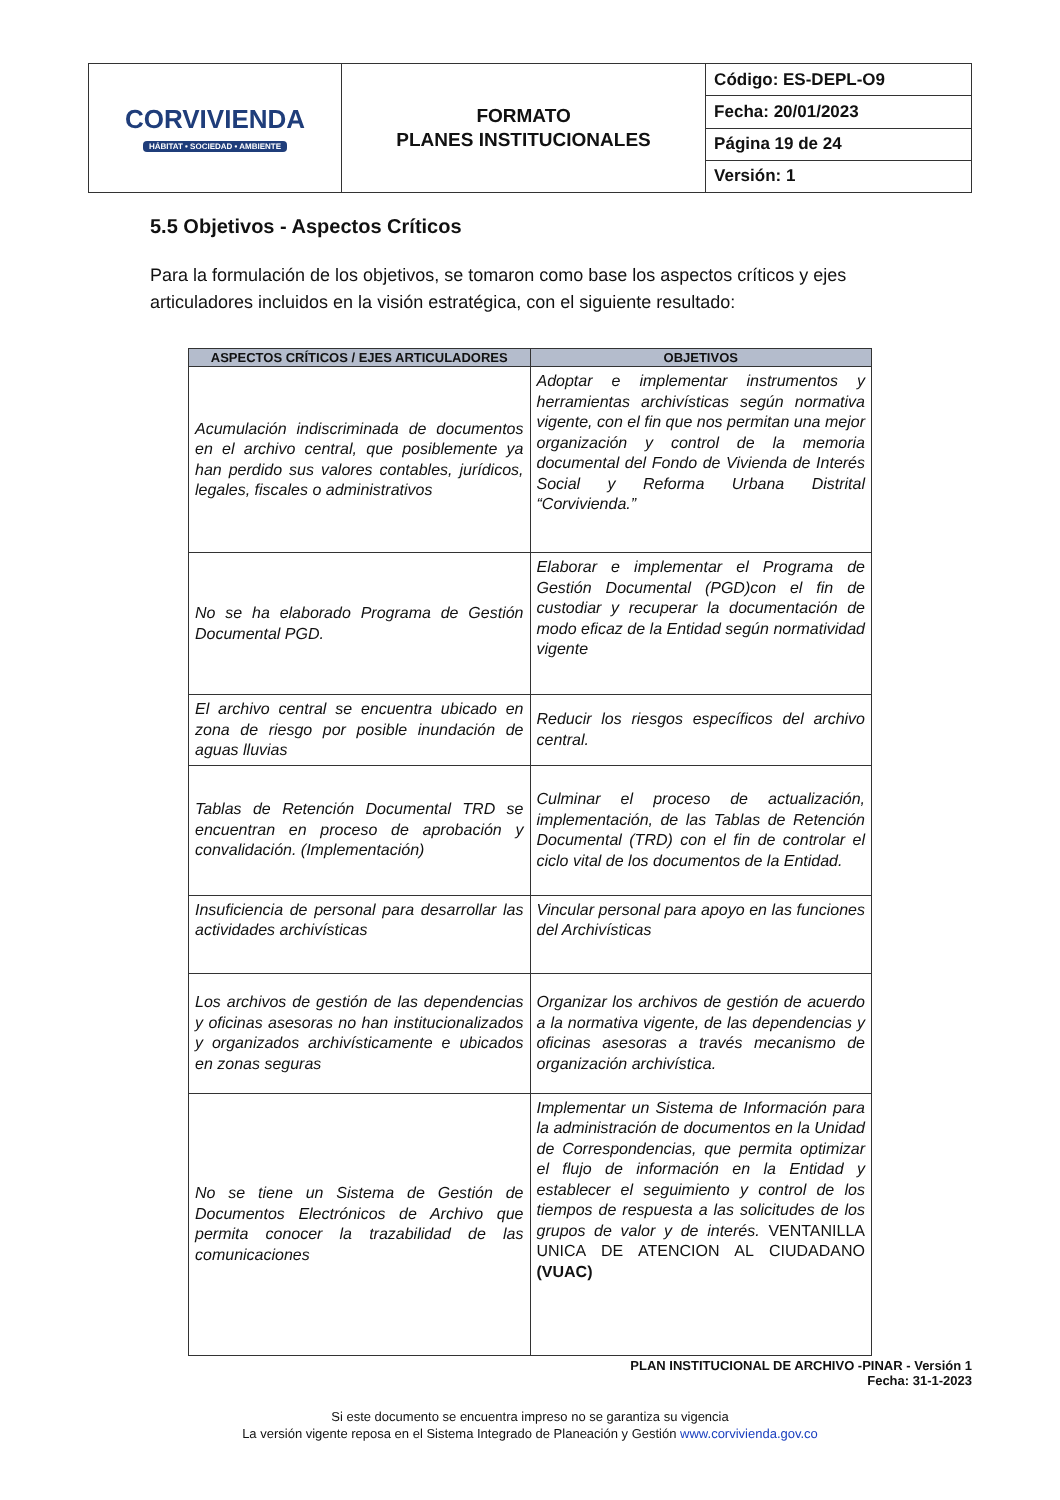| CORVIVIENDA HÁBITAT • SOCIEDAD • AMBIENTE | FORMATO PLANES INSTITUCIONALES | Código: ES-DEPL-O9 |
| | | Fecha: 20/01/2023 |
| | | Página 19 de 24 |
| | | Versión: 1 |
5.5 Objetivos - Aspectos Críticos
Para la formulación de los objetivos, se tomaron como base los aspectos críticos y ejes articuladores incluidos en la visión estratégica, con el siguiente resultado:
| ASPECTOS CRÍTICOS / EJES ARTICULADORES | OBJETIVOS |
| --- | --- |
| Acumulación indiscriminada de documentos en el archivo central, que posiblemente ya han perdido sus valores contables, jurídicos, legales, fiscales o administrativos | Adoptar e implementar instrumentos y herramientas archivísticas según normativa vigente, con el fin que nos permitan una mejor organización y control de la memoria documental del Fondo de Vivienda de Interés Social y Reforma Urbana Distrital “Corvivienda.” |
| No se ha elaborado Programa de Gestión Documental PGD. | Elaborar e implementar el Programa de Gestión Documental (PGD)con el fin de custodiar y recuperar la documentación de modo eficaz de la Entidad según normatividad vigente |
| El archivo central se encuentra ubicado en zona de riesgo por posible inundación de aguas lluvias | Reducir los riesgos específicos del archivo central. |
| Tablas de Retención Documental TRD se encuentran en proceso de aprobación y convalidación. (Implementación) | Culminar el proceso de actualización, implementación, de las Tablas de Retención Documental (TRD) con el fin de controlar el ciclo vital de los documentos de la Entidad. |
| Insuficiencia de personal para desarrollar las actividades archivísticas | Vincular personal para apoyo en las funciones del Archivísticas |
| Los archivos de gestión de las dependencias y oficinas asesoras no han institucionalizados y organizados archivísticamente e ubicados en zonas seguras | Organizar los archivos de gestión de acuerdo a la normativa vigente, de las dependencias y oficinas asesoras a través mecanismo de organización archivística. |
| No se tiene un Sistema de Gestión de Documentos Electrónicos de Archivo que permita conocer la trazabilidad de las comunicaciones | Implementar un Sistema de Información para la administración de documentos en la Unidad de Correspondencias, que permita optimizar el flujo de información en la Entidad y establecer el seguimiento y control de los tiempos de respuesta a las solicitudes de los grupos de valor y de interés. VENTANILLA UNICA DE ATENCION AL CIUDADANO (VUAC) |
PLAN INSTITUCIONAL DE ARCHIVO -PINAR - Versión 1
Fecha: 31-1-2023
Si este documento se encuentra impreso no se garantiza su vigencia
La versión vigente reposa en el Sistema Integrado de Planeación y Gestión www.corvivienda.gov.co